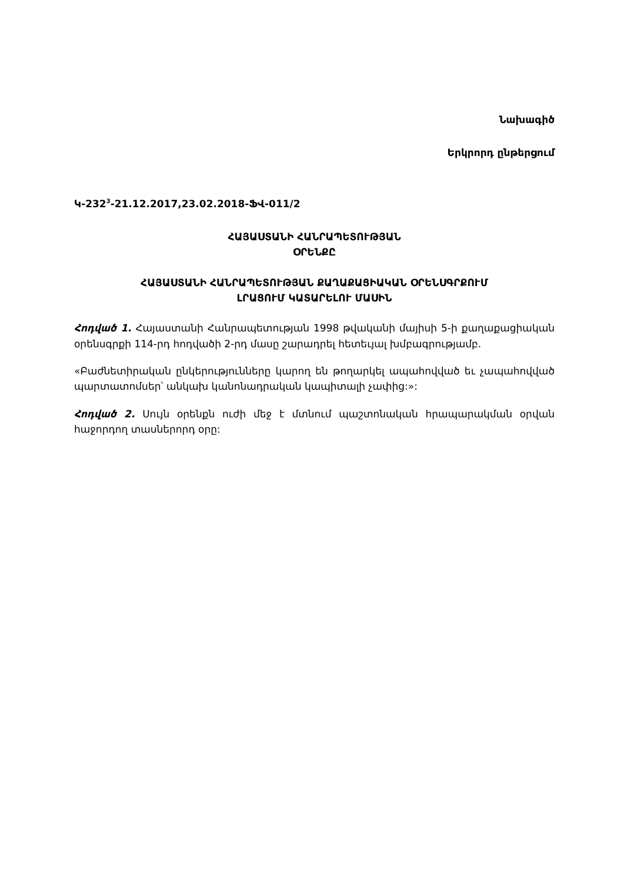Նախագիծ
Երկրորդ ընթերցում
Կ-232<sup>3</sup>-21.12.2017,23.02.2018-ՖՎ-011/2
ՀԱՅԱՍՏԱՆԻ ՀԱՆՐԱՊԵՏՈՒԹՅԱՆ
ՕՐԵՆՔԸ
ՀԱՅԱՍՏԱՆԻ ՀԱՆՐԱՊԵՏՈՒԹՅԱՆ ՔԱՂԱՔԱՑԻԱԿԱՆ ՕՐԵՆՍԳՐՔՈՒՄ
ԼՐԱՑՈՒՄ ԿԱՏԱՐԵԼՈՒ ՄԱՍԻՆ
Հոդված 1. Հայաստանի Հանրապետության 1998 թվականի մայիսի 5-ի քաղաքացիական օրենսգրքի 114-րդ հոդվածի 2-րդ մասը շարադրել հետեւյալ խմբագրությամբ.
«Բաժնետիրական ընկերությունները կարող են թողարկել ապահովված եւ չապահովված պարտատոմսեր՝ անկախ կանոնադրական կապիտալի չափից:»:
Հոդված 2. Սույն օրենքն ուժի մեջ է մտնում պաշտոնական հրապարակման օրվան հաջորդող տասներորդ օրը: